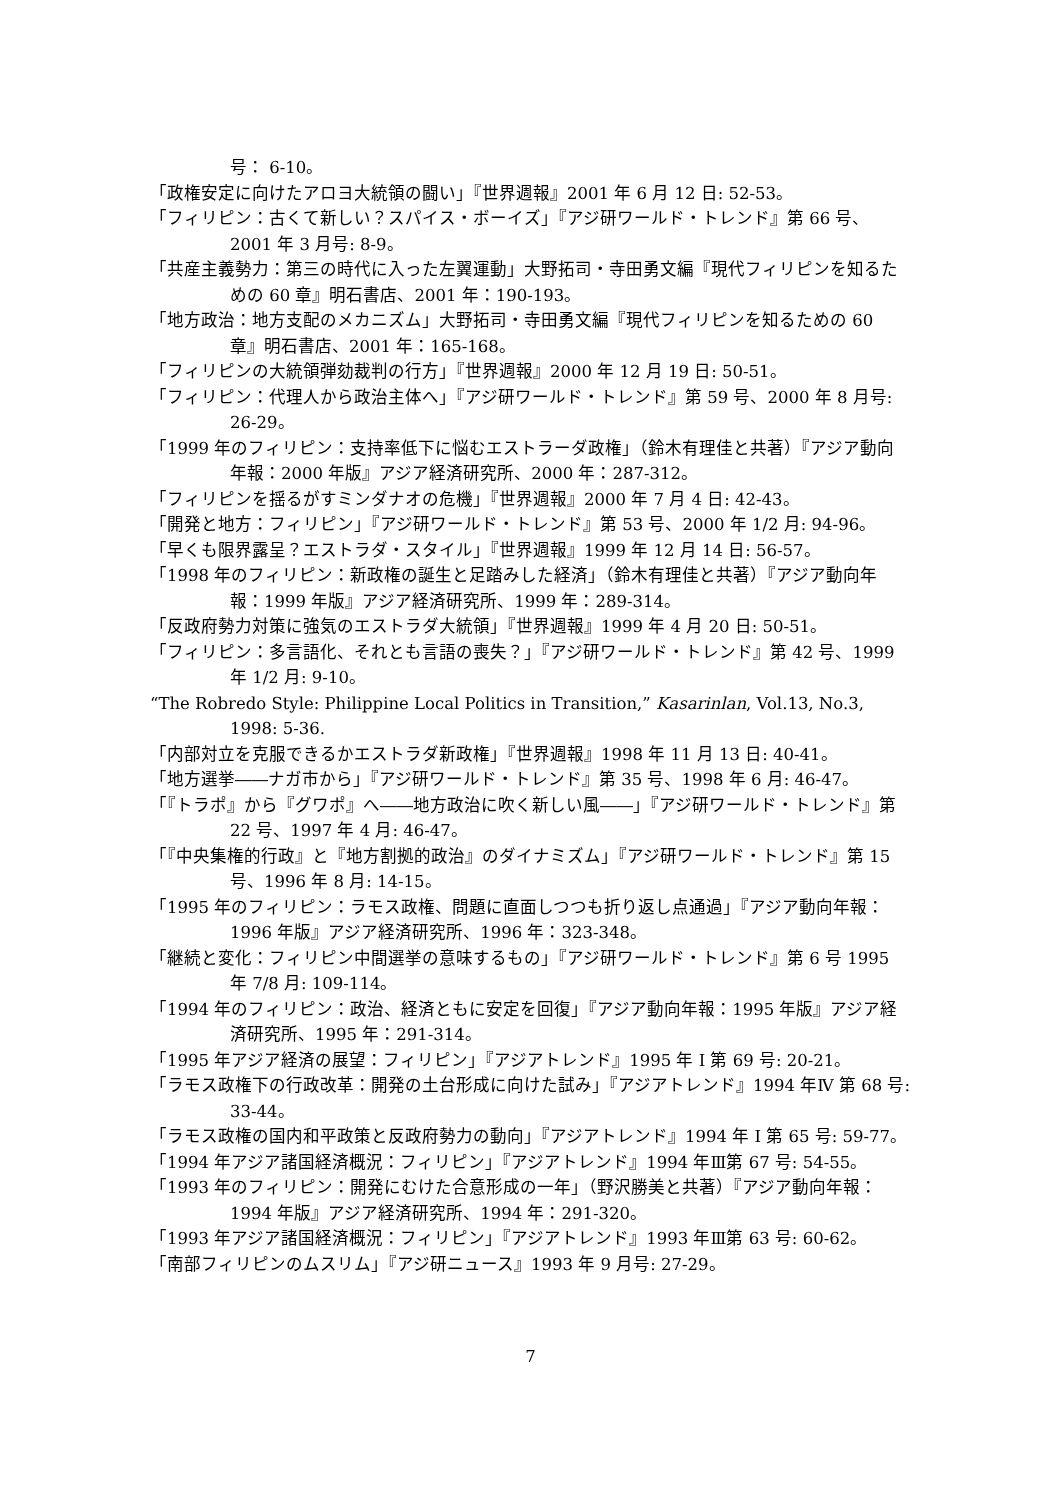号： 6-10。
「政権安定に向けたアロヨ大統領の闘い」『世界週報』2001 年 6 月 12 日: 52-53。
「フィリピン：古くて新しい？スパイス・ボーイズ」『アジ研ワールド・トレンド』第 66 号、2001 年 3 月号: 8-9。
「共産主義勢力：第三の時代に入った左翼運動」大野拓司・寺田勇文編『現代フィリピンを知るための 60 章』明石書店、2001 年：190-193。
「地方政治：地方支配のメカニズム」大野拓司・寺田勇文編『現代フィリピンを知るための 60 章』明石書店、2001 年：165-168。
「フィリピンの大統領弾劾裁判の行方」『世界週報』2000 年 12 月 19 日: 50-51。
「フィリピン：代理人から政治主体へ」『アジ研ワールド・トレンド』第 59 号、2000 年 8 月号: 26-29。
「1999 年のフィリピン：支持率低下に悩むエストラーダ政権」（鈴木有理佳と共著）『アジア動向年報：2000 年版』アジア経済研究所、2000 年：287-312。
「フィリピンを揺るがすミンダナオの危機」『世界週報』2000 年 7 月 4 日: 42-43。
「開発と地方：フィリピン」『アジ研ワールド・トレンド』第 53 号、2000 年 1/2 月: 94-96。
「早くも限界露呈？エストラダ・スタイル」『世界週報』1999 年 12 月 14 日: 56-57。
「1998 年のフィリピン：新政権の誕生と足踏みした経済」（鈴木有理佳と共著）『アジア動向年報：1999 年版』アジア経済研究所、1999 年：289-314。
「反政府勢力対策に強気のエストラダ大統領」『世界週報』1999 年 4 月 20 日: 50-51。
「フィリピン：多言語化、それとも言語の喪失？」『アジ研ワールド・トレンド』第 42 号、1999 年 1/2 月: 9-10。
“The Robredo Style: Philippine Local Politics in Transition,” Kasarinlan, Vol.13, No.3, 1998: 5-36.
「内部対立を克服できるかエストラダ新政権」『世界週報』1998 年 11 月 13 日: 40-41。
「地方選挙――ナガ市から」『アジ研ワールド・トレンド』第 35 号、1998 年 6 月: 46-47。
「『トラポ』から『グワポ』へ――地方政治に吹く新しい風――」『アジ研ワールド・トレンド』第 22 号、1997 年 4 月: 46-47。
「『中央集権的行政』と『地方割拠的政治』のダイナミズム」『アジ研ワールド・トレンド』第 15 号、1996 年 8 月: 14-15。
「1995 年のフィリピン：ラモス政権、問題に直面しつつも折り返し点通過」『アジア動向年報：1996 年版』アジア経済研究所、1996 年：323-348。
「継続と変化：フィリピン中間選挙の意味するもの」『アジ研ワールド・トレンド』第 6 号 1995 年 7/8 月: 109-114。
「1994 年のフィリピン：政治、経済ともに安定を回復」『アジア動向年報：1995 年版』アジア経済研究所、1995 年：291-314。
「1995 年アジア経済の展望：フィリピン」『アジアトレンド』1995 年 I 第 69 号: 20-21。
「ラモス政権下の行政改革：開発の土台形成に向けた試み」『アジアトレンド』1994 年Ⅳ 第 68 号: 33-44。
「ラモス政権の国内和平政策と反政府勢力の動向」『アジアトレンド』1994 年 I 第 65 号: 59-77。
「1994 年アジア諸国経済概況：フィリピン」『アジアトレンド』1994 年Ⅲ第 67 号: 54-55。
「1993 年のフィリピン：開発にむけた合意形成の一年」（野沢勝美と共著）『アジア動向年報：1994 年版』アジア経済研究所、1994 年：291-320。
「1993 年アジア諸国経済概況：フィリピン」『アジアトレンド』1993 年Ⅲ第 63 号: 60-62。
「南部フィリピンのムスリム」『アジ研ニュース』1993 年 9 月号: 27-29。
7